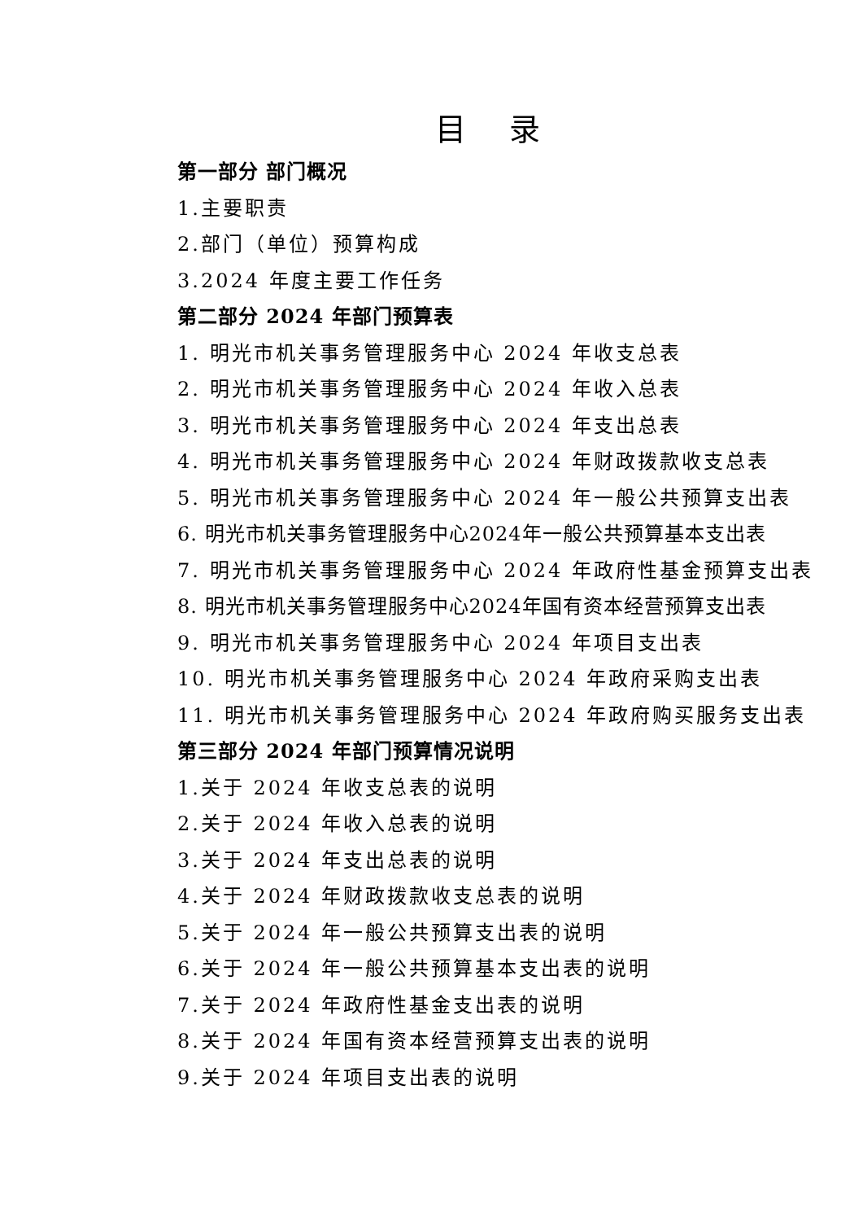目 录
第一部分 部门概况
1.主要职责
2.部门（单位）预算构成
3.2024 年度主要工作任务
第二部分 2024 年部门预算表
1. 明光市机关事务管理服务中心 2024 年收支总表
2. 明光市机关事务管理服务中心 2024 年收入总表
3. 明光市机关事务管理服务中心 2024 年支出总表
4. 明光市机关事务管理服务中心 2024 年财政拨款收支总表
5. 明光市机关事务管理服务中心 2024 年一般公共预算支出表
6. 明光市机关事务管理服务中心2024年一般公共预算基本支出表
7. 明光市机关事务管理服务中心 2024 年政府性基金预算支出表
8. 明光市机关事务管理服务中心2024年国有资本经营预算支出表
9. 明光市机关事务管理服务中心 2024 年项目支出表
10. 明光市机关事务管理服务中心 2024 年政府采购支出表
11. 明光市机关事务管理服务中心 2024 年政府购买服务支出表
第三部分 2024 年部门预算情况说明
1.关于 2024 年收支总表的说明
2.关于 2024 年收入总表的说明
3.关于 2024 年支出总表的说明
4.关于 2024 年财政拨款收支总表的说明
5.关于 2024 年一般公共预算支出表的说明
6.关于 2024 年一般公共预算基本支出表的说明
7.关于 2024 年政府性基金支出表的说明
8.关于 2024 年国有资本经营预算支出表的说明
9.关于 2024 年项目支出表的说明